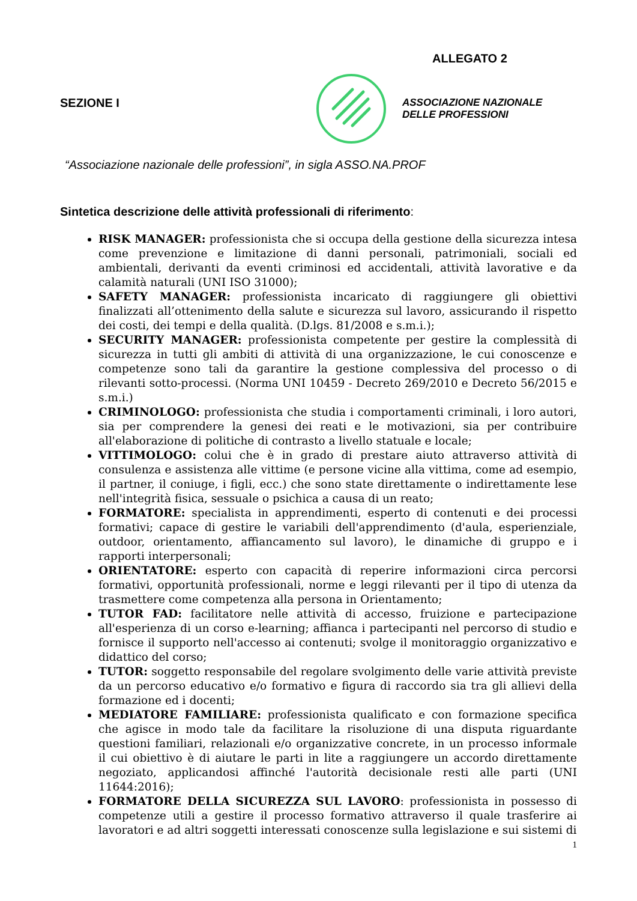ALLEGATO 2
SEZIONE I
ASSOCIAZIONE NAZIONALE
DELLE PROFESSIONI
“Associazione nazionale delle professioni”, in sigla ASSO.NA.PROF
Sintetica descrizione delle attività professionali di riferimento:
RISK MANAGER: professionista che si occupa della gestione della sicurezza intesa come prevenzione e limitazione di danni personali, patrimoniali, sociali ed ambientali, derivanti da eventi criminosi ed accidentali, attività lavorative e da calamità naturali (UNI ISO 31000);
SAFETY MANAGER: professionista incaricato di raggiungere gli obiettivi finalizzati all’ottenimento della salute e sicurezza sul lavoro, assicurando il rispetto dei costi, dei tempi e della qualità. (D.lgs. 81/2008 e s.m.i.);
SECURITY MANAGER: professionista competente per gestire la complessità di sicurezza in tutti gli ambiti di attività di una organizzazione, le cui conoscenze e competenze sono tali da garantire la gestione complessiva del processo o di rilevanti sotto-processi. (Norma UNI 10459 - Decreto 269/2010 e Decreto 56/2015 e s.m.i.)
CRIMINOLOGO: professionista che studia i comportamenti criminali, i loro autori, sia per comprendere la genesi dei reati e le motivazioni, sia per contribuire all'elaborazione di politiche di contrasto a livello statuale e locale;
VITTIMOLOGO: colui che è in grado di prestare aiuto attraverso attività di consulenza e assistenza alle vittime (e persone vicine alla vittima, come ad esempio, il partner, il coniuge, i figli, ecc.) che sono state direttamente o indirettamente lese nell'integrità fisica, sessuale o psichica a causa di un reato;
FORMATORE: specialista in apprendimenti, esperto di contenuti e dei processi formativi; capace di gestire le variabili dell'apprendimento (d'aula, esperienziale, outdoor, orientamento, affiancamento sul lavoro), le dinamiche di gruppo e i rapporti interpersonali;
ORIENTATORE: esperto con capacità di reperire informazioni circa percorsi formativi, opportunità professionali, norme e leggi rilevanti per il tipo di utenza da trasmettere come competenza alla persona in Orientamento;
TUTOR FAD: facilitatore nelle attività di accesso, fruizione e partecipazione all'esperienza di un corso e-learning; affianca i partecipanti nel percorso di studio e fornisce il supporto nell'accesso ai contenuti; svolge il monitoraggio organizzativo e didattico del corso;
TUTOR: soggetto responsabile del regolare svolgimento delle varie attività previste da un percorso educativo e/o formativo e figura di raccordo sia tra gli allievi della formazione ed i docenti;
MEDIATORE FAMILIARE: professionista qualificato e con formazione specifica che agisce in modo tale da facilitare la risoluzione di una disputa riguardante questioni familiari, relazionali e/o organizzative concrete, in un processo informale il cui obiettivo è di aiutare le parti in lite a raggiungere un accordo direttamente negoziato, applicandosi affinché l'autorità decisionale resti alle parti (UNI 11644:2016);
FORMATORE DELLA SICUREZZA SUL LAVORO: professionista in possesso di competenze utili a gestire il processo formativo attraverso il quale trasferire ai lavoratori e ad altri soggetti interessati conoscenze sulla legislazione e sui sistemi di
1